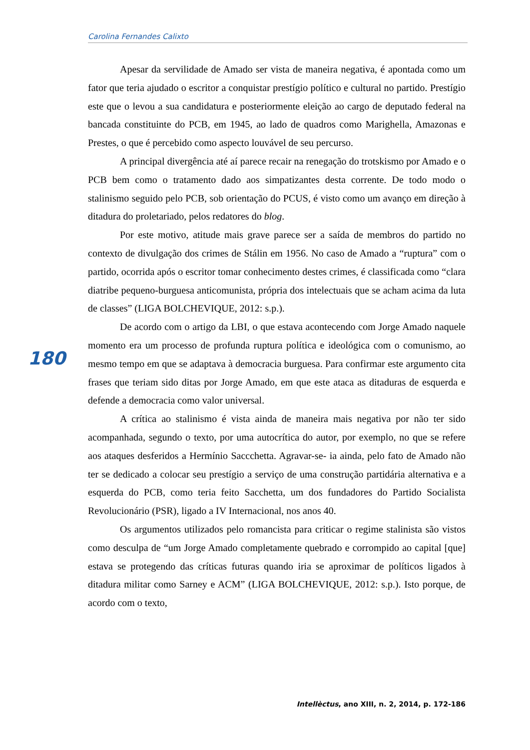Carolina Fernandes Calixto
Apesar da servilidade de Amado ser vista de maneira negativa, é apontada como um fator que teria ajudado o escritor a conquistar prestígio político e cultural no partido. Prestígio este que o levou a sua candidatura e posteriormente eleição ao cargo de deputado federal na bancada constituinte do PCB, em 1945, ao lado de quadros como Marighella, Amazonas e Prestes, o que é percebido como aspecto louvável de seu percurso.
A principal divergência até aí parece recair na renegação do trotskismo por Amado e o PCB bem como o tratamento dado aos simpatizantes desta corrente. De todo modo o stalinismo seguido pelo PCB, sob orientação do PCUS, é visto como um avanço em direção à ditadura do proletariado, pelos redatores do blog.
Por este motivo, atitude mais grave parece ser a saída de membros do partido no contexto de divulgação dos crimes de Stálin em 1956. No caso de Amado a “ruptura” com o partido, ocorrida após o escritor tomar conhecimento destes crimes, é classificada como “clara diatribe pequeno-burguesa anticomunista, própria dos intelectuais que se acham acima da luta de classes” (LIGA BOLCHEVIQUE, 2012: s.p.).
De acordo com o artigo da LBI, o que estava acontecendo com Jorge Amado naquele momento era um processo de profunda ruptura política e ideológica com o comunismo, ao mesmo tempo em que se adaptava à democracia burguesa. Para confirmar este argumento cita frases que teriam sido ditas por Jorge Amado, em que este ataca as ditaduras de esquerda e defende a democracia como valor universal.
A crítica ao stalinismo é vista ainda de maneira mais negativa por não ter sido acompanhada, segundo o texto, por uma autocrítica do autor, por exemplo, no que se refere aos ataques desferidos a Hermínio Saccchetta. Agravar-se- ia ainda, pelo fato de Amado não ter se dedicado a colocar seu prestígio a serviço de uma construção partidária alternativa e a esquerda do PCB, como teria feito Sacchetta, um dos fundadores do Partido Socialista Revolucionário (PSR), ligado a IV Internacional, nos anos 40.
Os argumentos utilizados pelo romancista para criticar o regime stalinista são vistos como desculpa de “um Jorge Amado completamente quebrado e corrompido ao capital [que] estava se protegendo das críticas futuras quando iria se aproximar de políticos ligados à ditadura militar como Sarney e ACM” (LIGA BOLCHEVIQUE, 2012: s.p.). Isto porque, de acordo com o texto,
180
Intellèctus, ano XIII, n. 2, 2014, p. 172-186